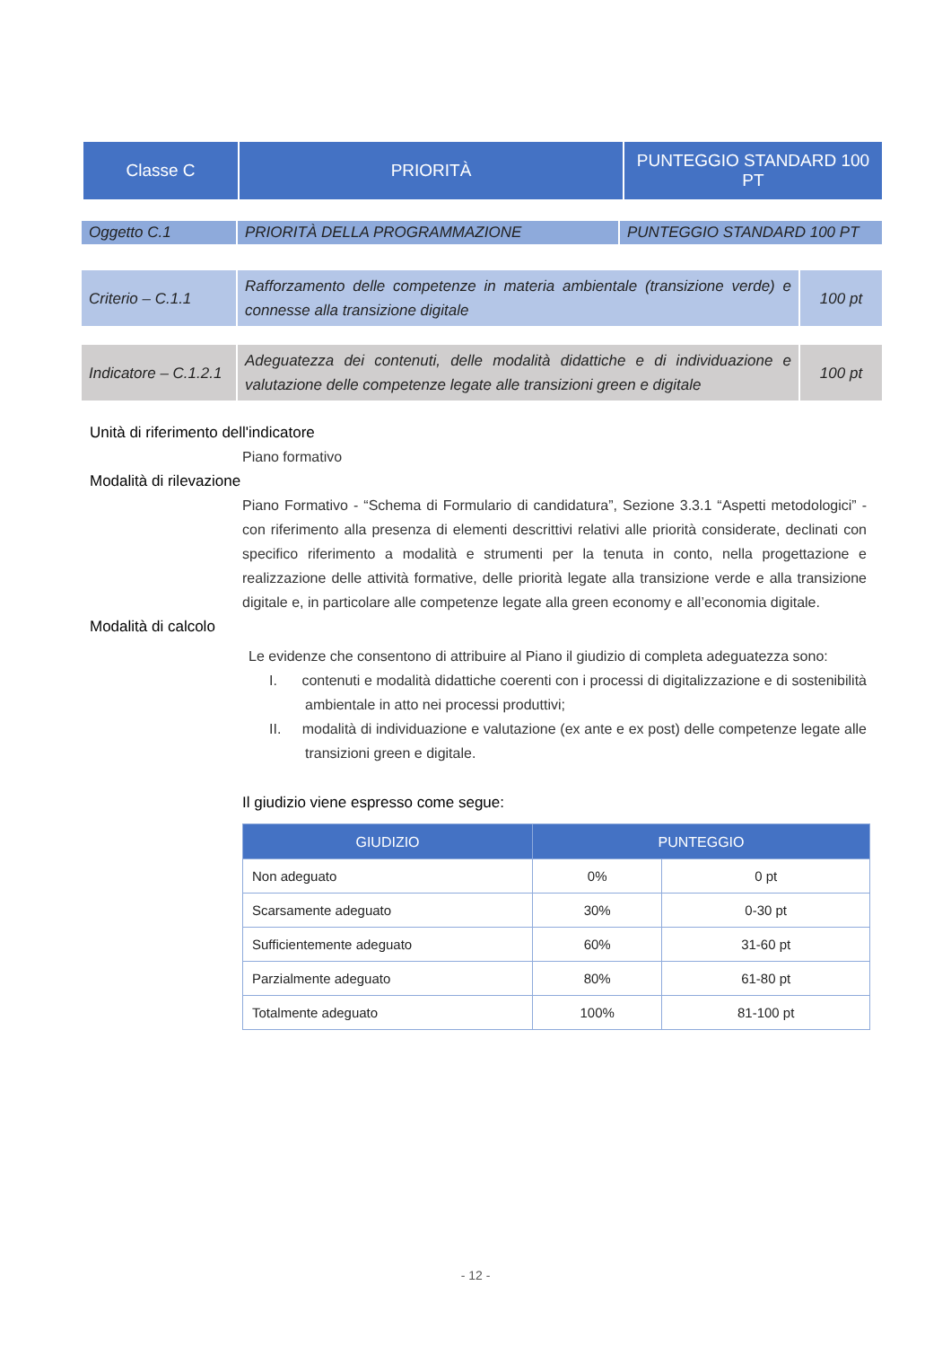| Classe C | PRIORITÀ | PUNTEGGIO STANDARD 100 PT |
| Oggetto C.1 | PRIORITÀ DELLA PROGRAMMAZIONE | PUNTEGGIO STANDARD 100 PT |
| Criterio – C.1.1 | Rafforzamento delle competenze in materia ambientale (transizione verde) e connesse alla transizione digitale | 100 pt |
| Indicatore – C.1.2.1 | Adeguatezza dei contenuti, delle modalità didattiche e di individuazione e valutazione delle competenze legate alle transizioni green e digitale | 100 pt |
Unità di riferimento dell'indicatore
Piano formativo
Modalità di rilevazione
Piano Formativo - “Schema di Formulario di candidatura”, Sezione 3.3.1 “Aspetti metodologici” - con riferimento alla presenza di elementi descrittivi relativi alle priorità considerate, declinati con specifico riferimento a modalità e strumenti per la tenuta in conto, nella progettazione e realizzazione delle attività formative, delle priorità legate alla transizione verde e alla transizione digitale e, in particolare alle competenze legate alla green economy e all’economia digitale.
Modalità di calcolo
Le evidenze che consentono di attribuire al Piano il giudizio di completa adeguatezza sono:
I. contenuti e modalità didattiche coerenti con i processi di digitalizzazione e di sostenibilità ambientale in atto nei processi produttivi;
II. modalità di individuazione e valutazione (ex ante e ex post) delle competenze legate alle transizioni green e digitale.
Il giudizio viene espresso come segue:
| GIUDIZIO | PUNTEGGIO | |
| --- | --- | --- |
| Non adeguato | 0% | 0 pt |
| Scarsamente adeguato | 30% | 0-30 pt |
| Sufficientemente adeguato | 60% | 31-60 pt |
| Parzialmente adeguato | 80% | 61-80 pt |
| Totalmente adeguato | 100% | 81-100 pt |
- 12 -